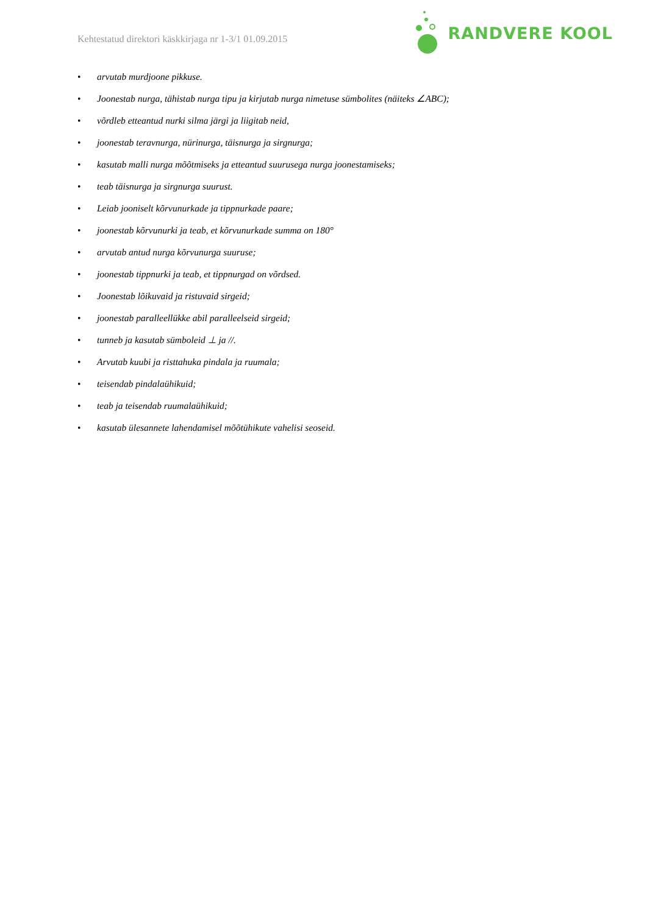Kehtestatud direktori käskkirjaga nr 1-3/1 01.09.2015
RANDVERE KOOL
• arvutab murdjoone pikkuse.
• Joonestab nurga, tähistab nurga tipu ja kirjutab nurga nimetuse sümbolites (näiteks ∠ABC);
• võrdleb etteantud nurki silma järgi ja liigitab neid,
• joonestab teravnurga, nürinurga, täisnurga ja sirgnurga;
• kasutab malli nurga mõõtmiseks ja etteantud suurusega nurga joonestamiseks;
• teab täisnurga ja sirgnurga suurust.
• Leiab jooniselt kõrvunurkade ja tippnurkade paare;
• joonestab kõrvunurki ja teab, et kõrvunurkade summa on 180°
• arvutab antud nurga kõrvunurga suuruse;
• joonestab tippnurki ja teab, et tippnurgad on võrdsed.
• Joonestab lõikuvaid ja ristuvaid sirgeid;
• joonestab paralleellükke abil paralleelseid sirgeid;
• tunneb ja kasutab sümboleid ⊥ ja //.
• Arvutab kuubi ja risttahuka pindala ja ruumala;
• teisendab pindalaühikuid;
• teab ja teisendab ruumalaühikuid;
• kasutab ülesannete lahendamisel mõõtühikute vahelisi seoseid.